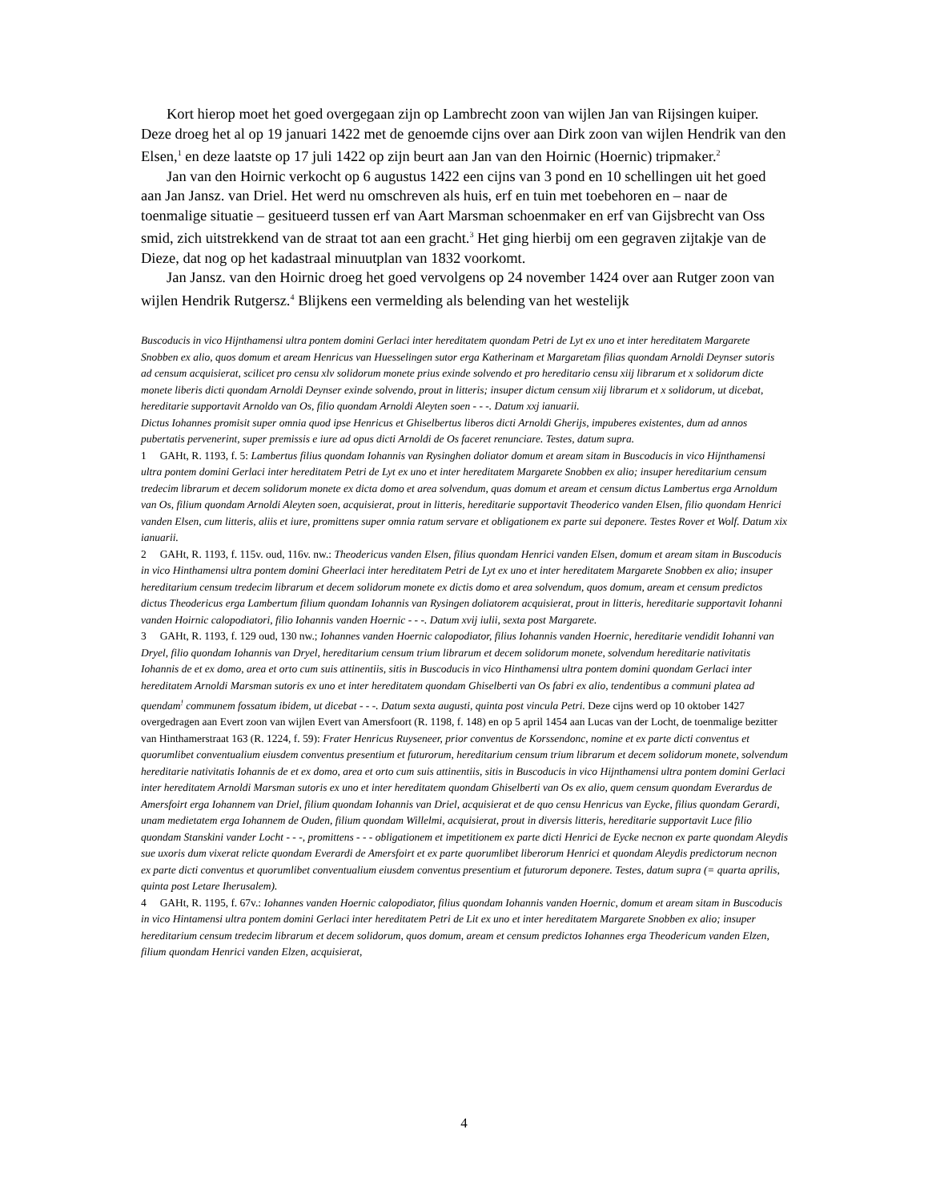Kort hierop moet het goed overgegaan zijn op Lambrecht zoon van wijlen Jan van Rijsingen kuiper. Deze droeg het al op 19 januari 1422 met de genoemde cijns over aan Dirk zoon van wijlen Hendrik van den Elsen,<sup>1</sup> en deze laatste op 17 juli 1422 op zijn beurt aan Jan van den Hoirnic (Hoernic) tripmaker.<sup>2</sup>
Jan van den Hoirnic verkocht op 6 augustus 1422 een cijns van 3 pond en 10 schellingen uit het goed aan Jan Jansz. van Driel. Het werd nu omschreven als huis, erf en tuin met toebehoren en – naar de toenmalige situatie – gesitueerd tussen erf van Aart Marsman schoenmaker en erf van Gijsbrecht van Oss smid, zich uitstrekkend van de straat tot aan een gracht.<sup>3</sup> Het ging hierbij om een gegraven zijtakje van de Dieze, dat nog op het kadastraal minuutplan van 1832 voorkomt.
Jan Jansz. van den Hoirnic droeg het goed vervolgens op 24 november 1424 over aan Rutger zoon van wijlen Hendrik Rutgersz.<sup>4</sup> Blijkens een vermelding als belending van het westelijk
Buscoducis in vico Hijnthamensi ultra pontem domini Gerlaci inter hereditatem quondam Petri de Lyt ex uno et inter hereditatem Margarete Snobben ex alio, quos domum et aream Henricus van Huesselingen sutor erga Katherinam et Margaretam filias quondam Arnoldi Deynser sutoris ad censum acquisierat, scilicet pro censu xlv solidorum monete prius exinde solvendo et pro hereditario censu xiij librarum et x solidorum dicte monete liberis dicti quondam Arnoldi Deynser exinde solvendo, prout in litteris; insuper dictum censum xiij librarum et x solidorum, ut dicebat, hereditarie supportavit Arnoldo van Os, filio quondam Arnoldi Aleyten soen - - -. Datum xxj ianuarii.
Dictus Iohannes promisit super omnia quod ipse Henricus et Ghiselbertus liberos dicti Arnoldi Gherijs, impuberes existentes, dum ad annos pubertatis pervenerint, super premissis e iure ad opus dicti Arnoldi de Os faceret renunciare. Testes, datum supra.
1 GAHt, R. 1193, f. 5: Lambertus filius quondam Iohannis van Rysinghen doliator domum et aream sitam in Buscoducis in vico Hijnthamensi ultra pontem domini Gerlaci inter hereditatem Petri de Lyt ex uno et inter hereditatem Margarete Snobben ex alio; insuper hereditarium censum tredecim librarum et decem solidorum monete ex dicta domo et area solvendum, quas domum et aream et censum dictus Lambertus erga Arnoldum van Os, filium quondam Arnoldi Aleyten soen, acquisierat, prout in litteris, hereditarie supportavit Theoderico vanden Elsen, filio quondam Henrici vanden Elsen, cum litteris, aliis et iure, promittens super omnia ratum servare et obligationem ex parte sui deponere. Testes Rover et Wolf. Datum xix ianuarii.
2 GAHt, R. 1193, f. 115v. oud, 116v. nw.: Theodericus vanden Elsen, filius quondam Henrici vanden Elsen, domum et aream sitam in Buscoducis in vico Hinthamensi ultra pontem domini Gheerlaci inter hereditatem Petri de Lyt ex uno et inter hereditatem Margarete Snobben ex alio; insuper hereditarium censum tredecim librarum et decem solidorum monete ex dictis domo et area solvendum, quos domum, aream et censum predictos dictus Theodericus erga Lambertum filium quondam Iohannis van Rysingen doliatorem acquisierat, prout in litteris, hereditarie supportavit Iohanni vanden Hoirnic calopodiatori, filio Iohannis vanden Hoernic - - -. Datum xvij iulii, sexta post Margarete.
3 GAHt, R. 1193, f. 129 oud, 130 nw.; Iohannes vanden Hoernic calopodiator, filius Iohannis vanden Hoernic, hereditarie vendidit Iohanni van Dryel, filio quondam Iohannis van Dryel, hereditarium censum trium librarum et decem solidorum monete, solvendum hereditarie nativitatis Iohannis de et ex domo, area et orto cum suis attinentiis, sitis in Buscoducis in vico Hinthamensi ultra pontem domini quondam Gerlaci inter hereditatem Arnoldi Marsman sutoris ex uno et inter hereditatem quondam Ghiselberti van Os fabri ex alio, tendentibus a communi platea ad quendam<sup>!</sup> communem fossatum ibidem, ut dicebat - - -. Datum sexta augusti, quinta post vincula Petri. Deze cijns werd op 10 oktober 1427 overgedragen aan Evert zoon van wijlen Evert van Amersfoort (R. 1198, f. 148) en op 5 april 1454 aan Lucas van der Locht, de toenmalige bezitter van Hinthamerstraat 163 (R. 1224, f. 59): Frater Henricus Ruyseneer, prior conventus de Korssendonc, nomine et ex parte dicti conventus et quorumlibet conventualium eiusdem conventus presentium et futurorum, hereditarium censum trium librarum et decem solidorum monete, solvendum hereditarie nativitatis Iohannis de et ex domo, area et orto cum suis attinentiis, sitis in Buscoducis in vico Hijnthamensi ultra pontem domini Gerlaci inter hereditatem Arnoldi Marsman sutoris ex uno et inter hereditatem quondam Ghiselberti van Os ex alio, quem censum quondam Everardus de Amersfoirt erga Iohannem van Driel, filium quondam Iohannis van Driel, acquisierat et de quo censu Henricus van Eycke, filius quondam Gerardi, unam medietatem erga Iohannem de Ouden, filium quondam Willelmi, acquisierat, prout in diversis litteris, hereditarie supportavit Luce filio quondam Stanskini vander Locht - - -, promittens - - - obligationem et impetitionem ex parte dicti Henrici de Eycke necnon ex parte quondam Aleydis sue uxoris dum vixerat relicte quondam Everardi de Amersfoirt et ex parte quorumlibet liberorum Henrici et quondam Aleydis predictorum necnon ex parte dicti conventus et quorumlibet conventualium eiusdem conventus presentium et futurorum deponere. Testes, datum supra (= quarta aprilis, quinta post Letare Iherusalem).
4 GAHt, R. 1195, f. 67v.: Iohannes vanden Hoernic calopodiator, filius quondam Iohannis vanden Hoernic, domum et aream sitam in Buscoducis in vico Hintamensi ultra pontem domini Gerlaci inter hereditatem Petri de Lit ex uno et inter hereditatem Margarete Snobben ex alio; insuper hereditarium censum tredecim librarum et decem solidorum, quos domum, aream et censum predictos Iohannes erga Theodericum vanden Elzen, filium quondam Henrici vanden Elzen, acquisierat,
4